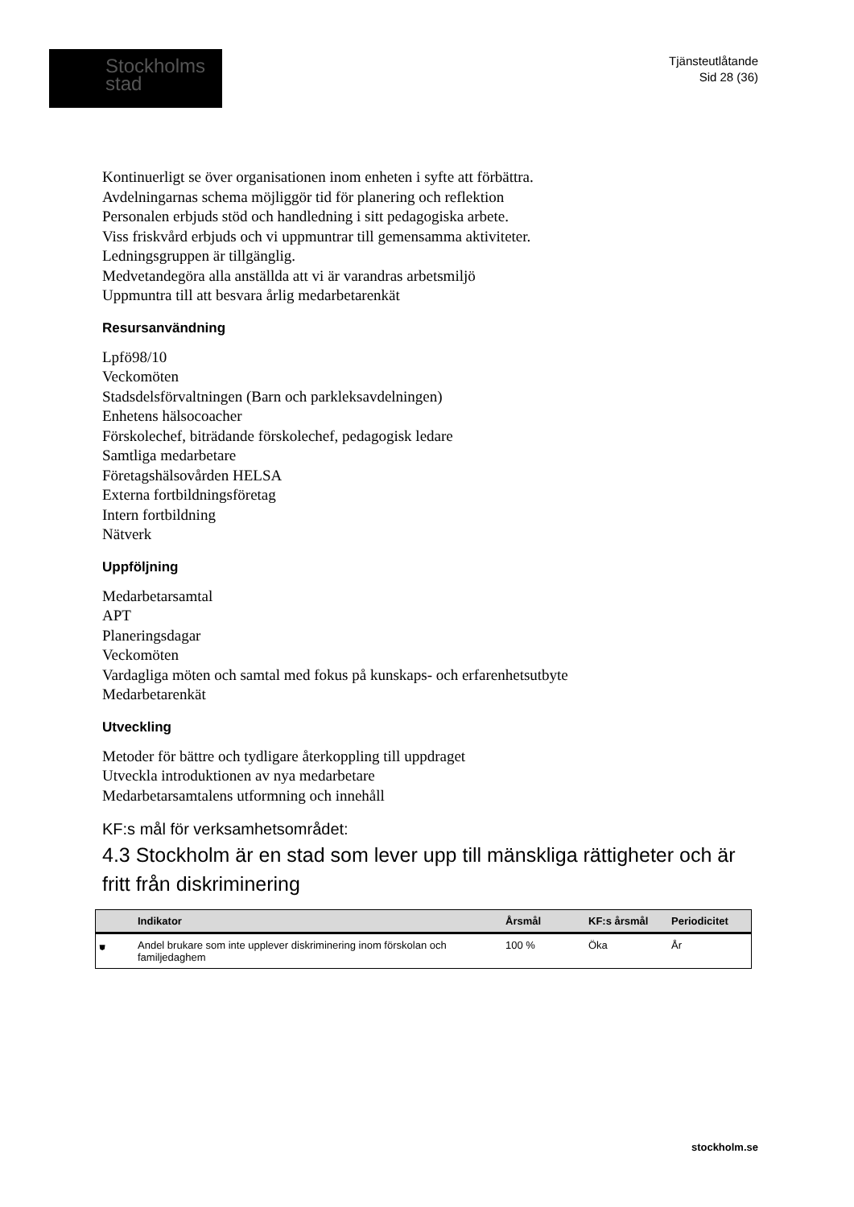Stockholms
stad
Tjänsteutlåtande
Sid 28 (36)
Kontinuerligt se över organisationen inom enheten i syfte att förbättra.
Avdelningarnas schema möjliggör tid för planering och reflektion
Personalen erbjuds stöd och handledning i sitt pedagogiska arbete.
Viss friskvård erbjuds och vi uppmuntrar till gemensamma aktiviteter.
Ledningsgruppen är tillgänglig.
Medvetandegöra alla anställda att vi är varandras arbetsmiljö
Uppmuntra till att besvara årlig medarbetarenkät
Resursanvändning
Lpfö98/10
Veckomöten
Stadsdelsförvaltningen (Barn och parkleksavdelningen)
Enhetens hälsocoacher
Förskolechef, biträdande förskolechef, pedagogisk ledare
Samtliga medarbetare
Företagshälsovården HELSA
Externa fortbildningsföretag
Intern fortbildning
Nätverk
Uppföljning
Medarbetarsamtal
APT
Planeringsdagar
Veckomöten
Vardagliga möten och samtal med fokus på kunskaps- och erfarenhetsutbyte
Medarbetarenkät
Utveckling
Metoder för bättre och tydligare återkoppling till uppdraget
Utveckla introduktionen av nya medarbetare
Medarbetarsamtalens utformning och innehåll
KF:s mål för verksamhetsområdet:
4.3 Stockholm är en stad som lever upp till mänskliga rättigheter och är fritt från diskriminering
| | Indikator | Årsmål | KF:s årsmål | Periodicitet |
| --- | --- | --- | --- | --- |
| ⛊ | Andel brukare som inte upplever diskriminering inom förskolan och familjedaghem | 100 % | Öka | År |
stockholm.se